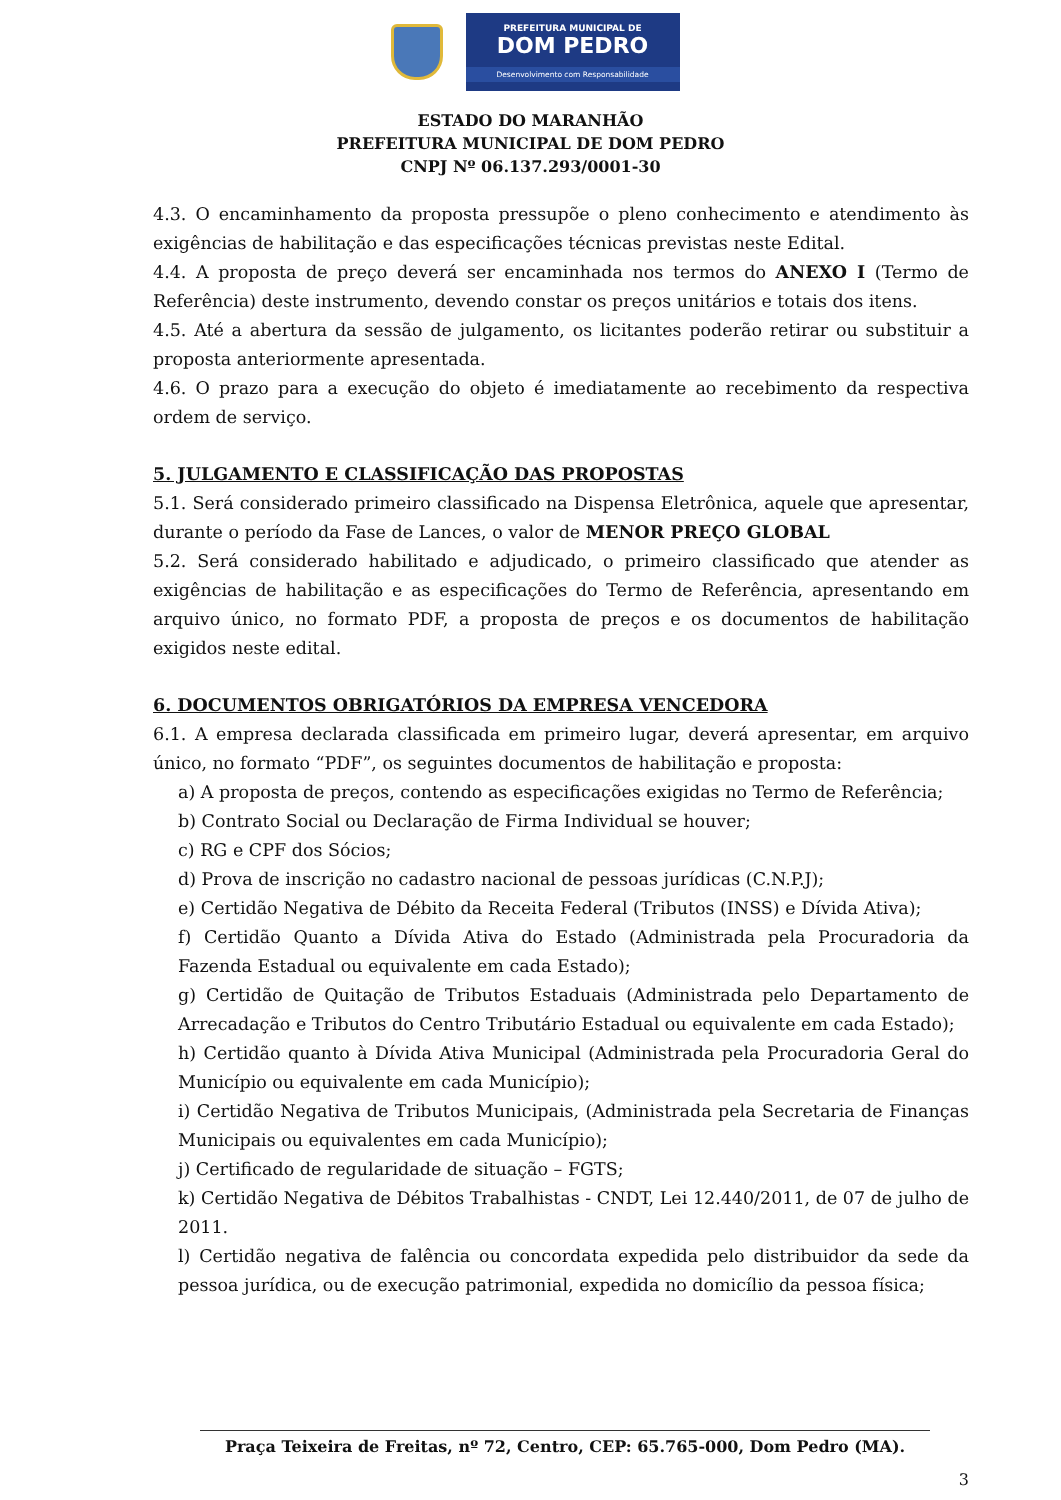PREFEITURA MUNICIPAL DE
DOM PEDRO
Desenvolvimento com Responsabilidade
ESTADO DO MARANHÃO
PREFEITURA MUNICIPAL DE DOM PEDRO
CNPJ Nº 06.137.293/0001-30
4.3. O encaminhamento da proposta pressupõe o pleno conhecimento e atendimento às exigências de habilitação e das especificações técnicas previstas neste Edital.
4.4. A proposta de preço deverá ser encaminhada nos termos do ANEXO I (Termo de Referência) deste instrumento, devendo constar os preços unitários e totais dos itens.
4.5. Até a abertura da sessão de julgamento, os licitantes poderão retirar ou substituir a proposta anteriormente apresentada.
4.6. O prazo para a execução do objeto é imediatamente ao recebimento da respectiva ordem de serviço.
5. JULGAMENTO E CLASSIFICAÇÃO DAS PROPOSTAS
5.1. Será considerado primeiro classificado na Dispensa Eletrônica, aquele que apresentar, durante o período da Fase de Lances, o valor de MENOR PREÇO GLOBAL
5.2. Será considerado habilitado e adjudicado, o primeiro classificado que atender as exigências de habilitação e as especificações do Termo de Referência, apresentando em arquivo único, no formato PDF, a proposta de preços e os documentos de habilitação exigidos neste edital.
6. DOCUMENTOS OBRIGATÓRIOS DA EMPRESA VENCEDORA
6.1. A empresa declarada classificada em primeiro lugar, deverá apresentar, em arquivo único, no formato “PDF”, os seguintes documentos de habilitação e proposta:
a) A proposta de preços, contendo as especificações exigidas no Termo de Referência;
b) Contrato Social ou Declaração de Firma Individual se houver;
c) RG e CPF dos Sócios;
d) Prova de inscrição no cadastro nacional de pessoas jurídicas (C.N.P.J);
e) Certidão Negativa de Débito da Receita Federal (Tributos (INSS) e Dívida Ativa);
f) Certidão Quanto a Dívida Ativa do Estado (Administrada pela Procuradoria da Fazenda Estadual ou equivalente em cada Estado);
g) Certidão de Quitação de Tributos Estaduais (Administrada pelo Departamento de Arrecadação e Tributos do Centro Tributário Estadual ou equivalente em cada Estado);
h) Certidão quanto à Dívida Ativa Municipal (Administrada pela Procuradoria Geral do Município ou equivalente em cada Município);
i) Certidão Negativa de Tributos Municipais, (Administrada pela Secretaria de Finanças Municipais ou equivalentes em cada Município);
j) Certificado de regularidade de situação – FGTS;
k) Certidão Negativa de Débitos Trabalhistas - CNDT, Lei 12.440/2011, de 07 de julho de 2011.
l) Certidão negativa de falência ou concordata expedida pelo distribuidor da sede da pessoa jurídica, ou de execução patrimonial, expedida no domicílio da pessoa física;
Praça Teixeira de Freitas, nº 72, Centro, CEP: 65.765-000, Dom Pedro (MA).
3